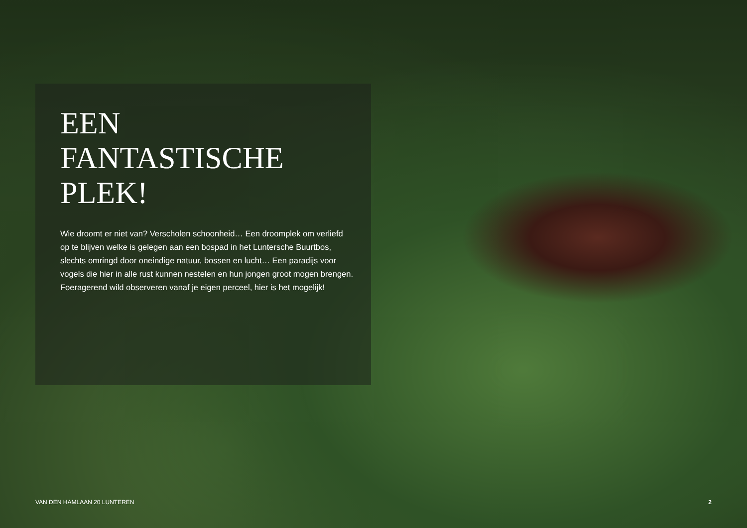EEN
FANTASTISCHE
PLEK!
Wie droomt er niet van? Verscholen schoonheid… Een droomplek om verliefd op te blijven welke is gelegen aan een bospad in het Luntersche Buurtbos, slechts omringd door oneindige natuur, bossen en lucht… Een paradijs voor vogels die hier in alle rust kunnen nestelen en hun jongen groot mogen brengen. Foeragerend wild observeren vanaf je eigen perceel, hier is het mogelijk!
VAN DEN HAMLAAN 20 LUNTEREN 2